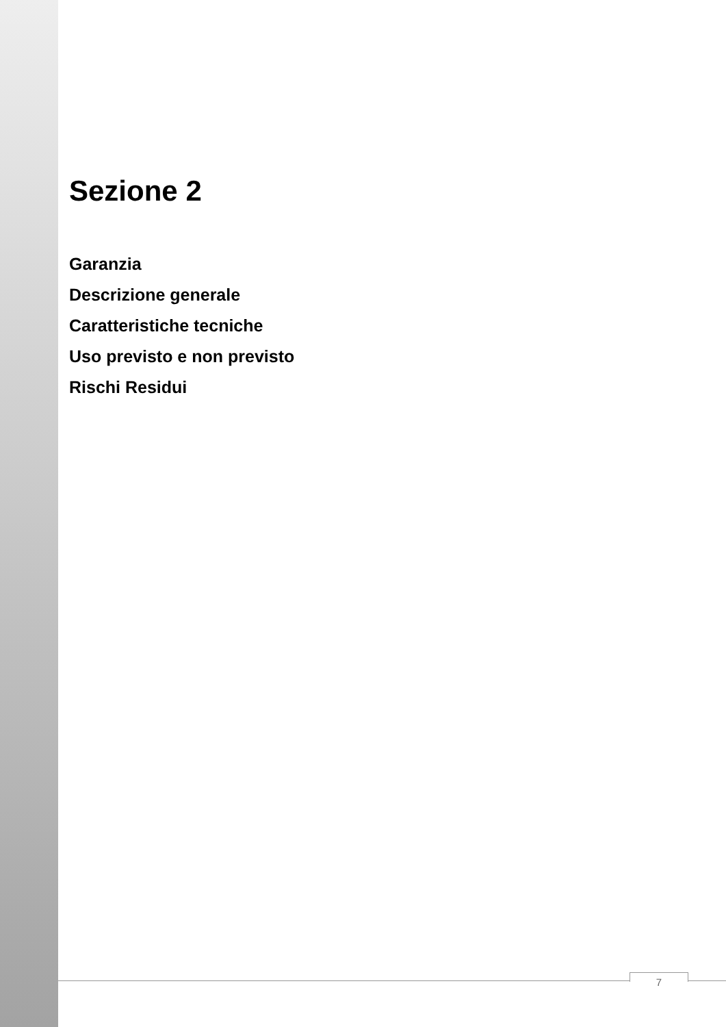Sezione 2
Garanzia
Descrizione generale
Caratteristiche tecniche
Uso previsto e non previsto
Rischi Residui
7